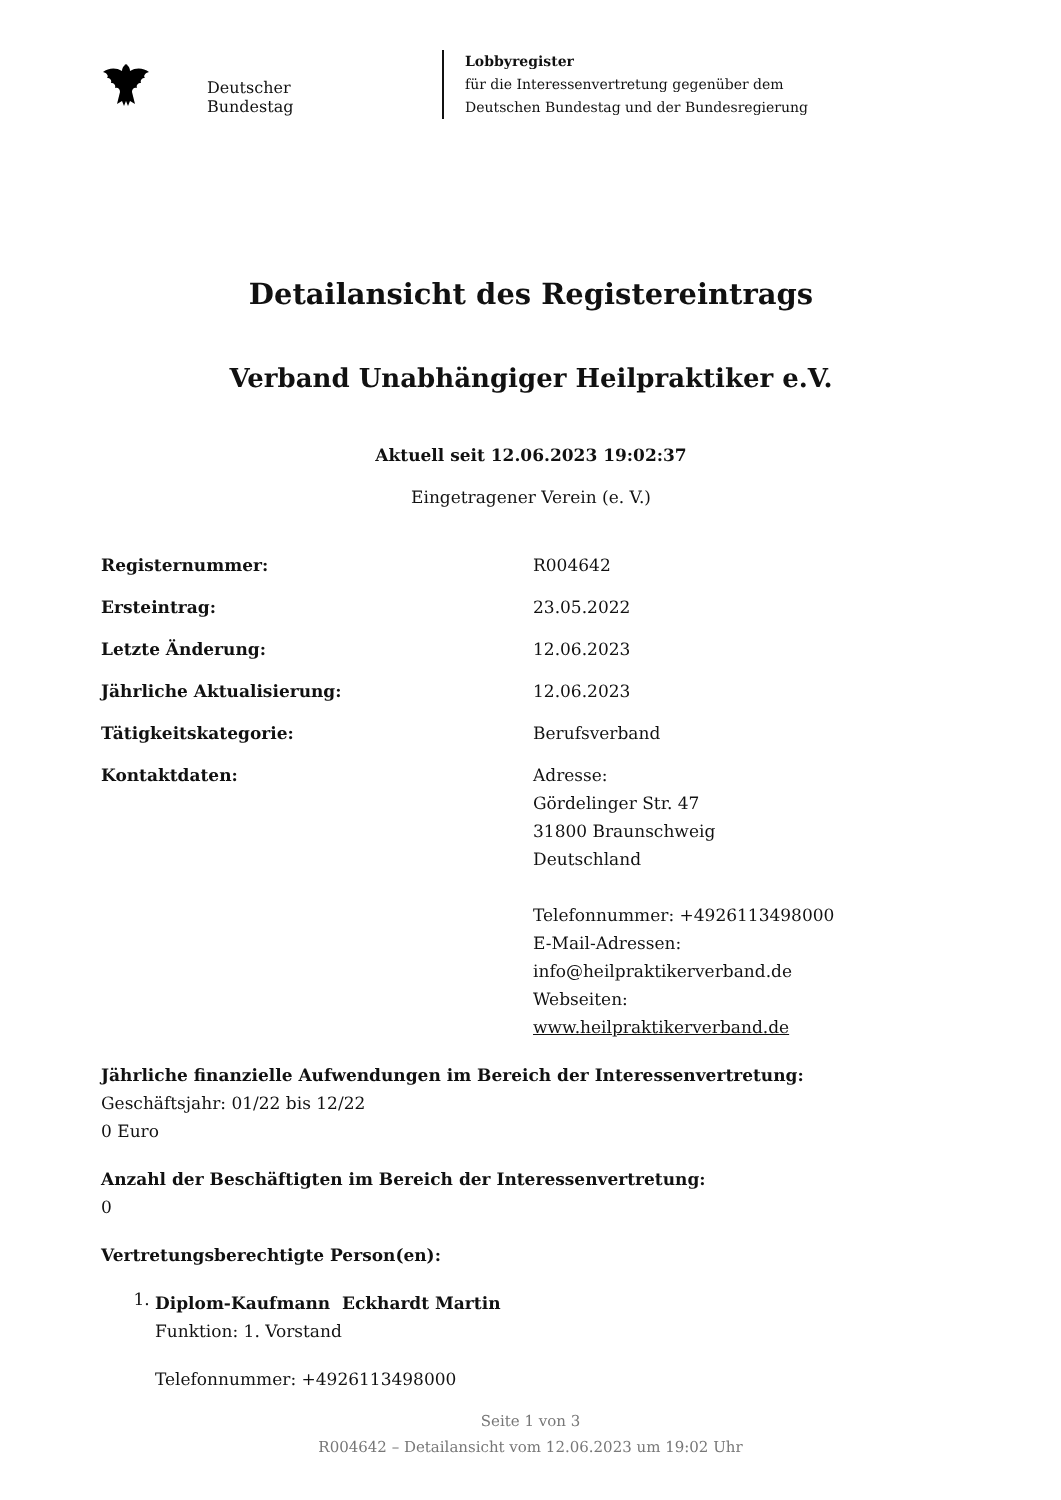Deutscher Bundestag
Lobbyregister
für die Interessenvertretung gegenüber dem
Deutschen Bundestag und der Bundesregierung
Detailansicht des Registereintrags
Verband Unabhängiger Heilpraktiker e.V.
Aktuell seit 12.06.2023 19:02:37
Eingetragener Verein (e. V.)
Registernummer: R004642
Ersteintrag: 23.05.2022
Letzte Änderung: 12.06.2023
Jährliche Aktualisierung: 12.06.2023
Tätigkeitskategorie: Berufsverband
Kontaktdaten: Adresse:
Gördelinger Str. 47
31800 Braunschweig
Deutschland
Telefonnummer: +4926113498000
E-Mail-Adressen:
info@heilpraktikerverband.de
Webseiten:
www.heilpraktikerverband.de
Jährliche finanzielle Aufwendungen im Bereich der Interessenvertretung:
Geschäftsjahr: 01/22 bis 12/22
0 Euro
Anzahl der Beschäftigten im Bereich der Interessenvertretung:
0
Vertretungsberechtigte Person(en):
1.
Diplom-Kaufmann Eckhardt Martin
Funktion: 1. Vorstand
Telefonnummer: +4926113498000
Seite 1 von 3
R004642 – Detailansicht vom 12.06.2023 um 19:02 Uhr